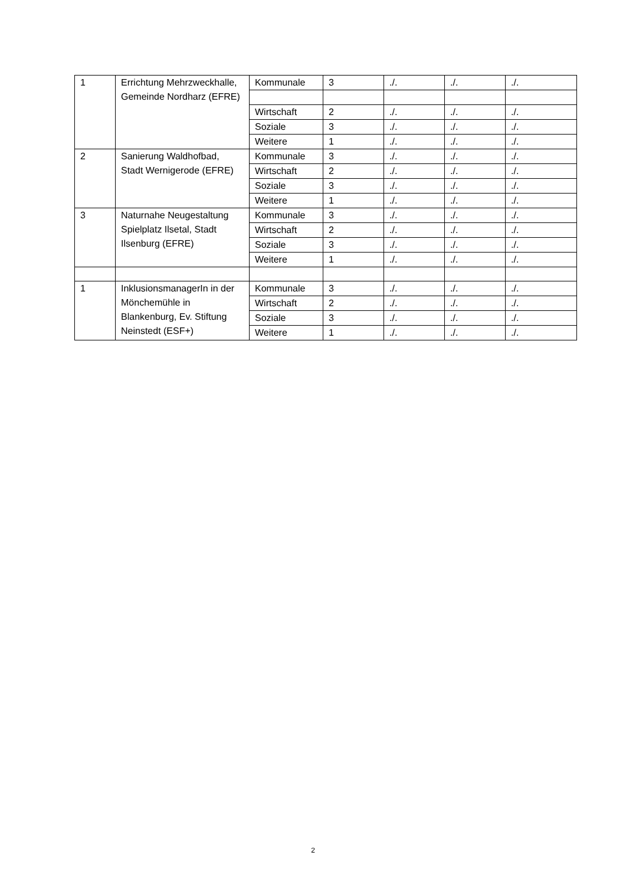| 1 | Errichtung Mehrzweckhalle, Gemeinde Nordharz (EFRE) | Kommunale | 3 | ./. | ./. | ./. |
| | | Wirtschaft | 2 | ./. | ./. | ./. |
| | | Soziale | 3 | ./. | ./. | ./. |
| | | Weitere | 1 | ./. | ./. | ./. |
| 2 | Sanierung Waldhofbad, Stadt Wernigerode (EFRE) | Kommunale | 3 | ./. | ./. | ./. |
| | | Wirtschaft | 2 | ./. | ./. | ./. |
| | | Soziale | 3 | ./. | ./. | ./. |
| | | Weitere | 1 | ./. | ./. | ./. |
| 3 | Naturnahe Neugestaltung Spielplatz Ilsetal, Stadt Ilsenburg (EFRE) | Kommunale | 3 | ./. | ./. | ./. |
| | | Wirtschaft | 2 | ./. | ./. | ./. |
| | | Soziale | 3 | ./. | ./. | ./. |
| | | Weitere | 1 | ./. | ./. | ./. |
| 1 | InklusionsmanagerIn in der Mönchemühle in Blankenburg, Ev. Stiftung Neinstedt (ESF+) | Kommunale | 3 | ./. | ./. | ./. |
| | | Wirtschaft | 2 | ./. | ./. | ./. |
| | | Soziale | 3 | ./. | ./. | ./. |
| | | Weitere | 1 | ./. | ./. | ./. |
2